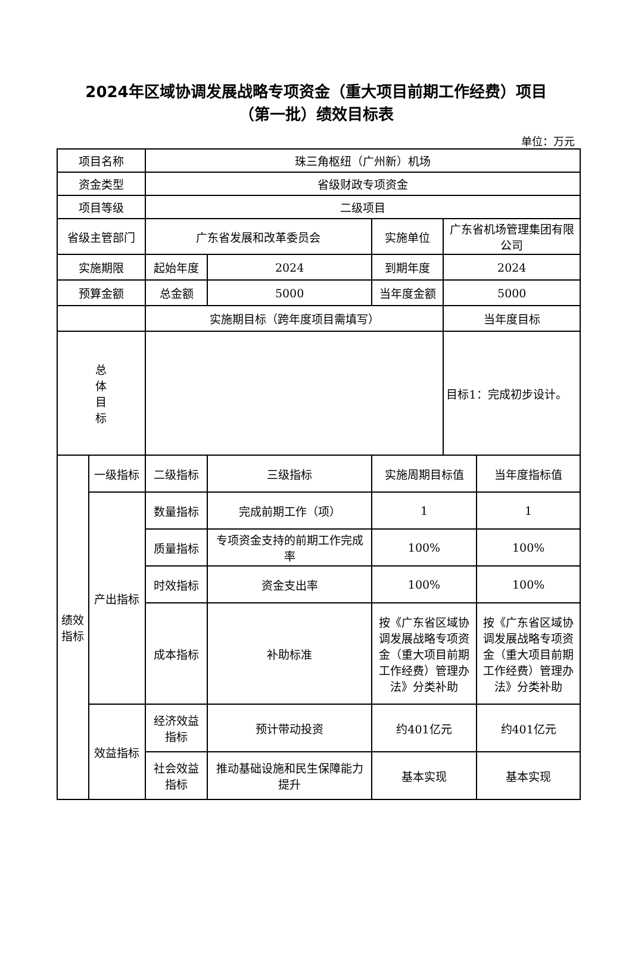2024年区域协调发展战略专项资金（重大项目前期工作经费）项目
（第一批）绩效目标表
单位：万元
| 项目名称 | | 珠三角枢纽（广州新）机场 | | | | |
| 资金类型 | | 省级财政专项资金 | | | | |
| 项目等级 | | 二级项目 | | | | |
| 省级主管部门 | | 广东省发展和改革委员会 | | 实施单位 | 广东省机场管理集团有限公司 | |
| 实施期限 | | 起始年度 | 2024 | 到期年度 | 2024 | |
| 预算金额 | | 总金额 | 5000 | 当年度金额 | 5000 | |
| | | 实施期目标（跨年度项目需填写） | | | 当年度目标 | |
| 总 体 目 标 | | | | | 目标1：完成初步设计。 | |
| 绩效 指标 | 一级指标 | 二级指标 | 三级指标 | 实施周期目标值 | | 当年度指标值 |
| | 产出指标 | 数量指标 | 完成前期工作（项） | 1 | | 1 |
| | | 质量指标 | 专项资金支持的前期工作完成率 | 100% | | 100% |
| | | 时效指标 | 资金支出率 | 100% | | 100% |
| | | 成本指标 | 补助标准 | 按《广东省区域协调发展战略专项资金（重大项目前期工作经费）管理办法》分类补助 | | 按《广东省区域协调发展战略专项资金（重大项目前期工作经费）管理办法》分类补助 |
| | 效益指标 | 经济效益指标 | 预计带动投资 | 约401亿元 | | 约401亿元 |
| | | 社会效益指标 | 推动基础设施和民生保障能力提升 | 基本实现 | | 基本实现 |